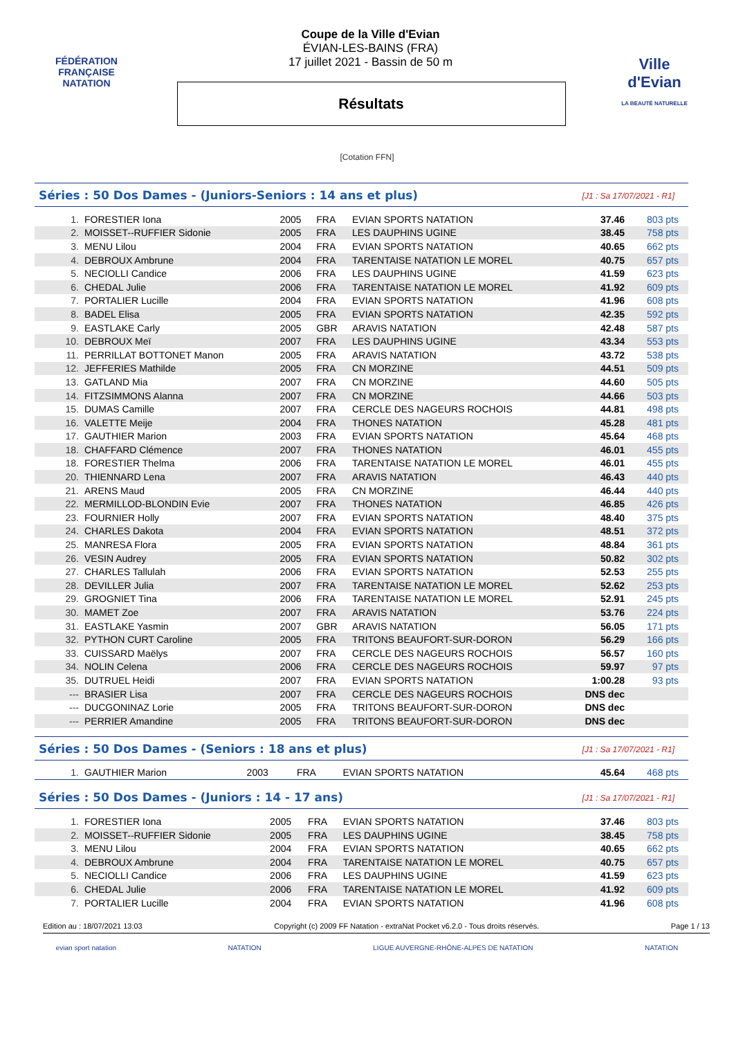FÉDÉRATION FRANÇAISE
NATATION
Coupe de la Ville d'Evian
ÉVIAN-LES-BAINS (FRA)
17 juillet 2021 - Bassin de 50 m
Résultats
Ville d'Evian
LA BEAUTÉ NATURELLE
[Cotation FFN]
Séries : 50 Dos Dames - (Juniors-Seniors : 14 ans et plus) [J1 : Sa 17/07/2021 - R1]
| 1. | FORESTIER Iona | 2005 | FRA | EVIAN SPORTS NATATION | 37.46 | 803 pts |
| 2. | MOISSET--RUFFIER Sidonie | 2005 | FRA | LES DAUPHINS UGINE | 38.45 | 758 pts |
| 3. | MENU Lilou | 2004 | FRA | EVIAN SPORTS NATATION | 40.65 | 662 pts |
| 4. | DEBROUX Ambrune | 2004 | FRA | TARENTAISE NATATION LE MOREL | 40.75 | 657 pts |
| 5. | NECIOLLI Candice | 2006 | FRA | LES DAUPHINS UGINE | 41.59 | 623 pts |
| 6. | CHEDAL Julie | 2006 | FRA | TARENTAISE NATATION LE MOREL | 41.92 | 609 pts |
| 7. | PORTALIER Lucille | 2004 | FRA | EVIAN SPORTS NATATION | 41.96 | 608 pts |
| 8. | BADEL Elisa | 2005 | FRA | EVIAN SPORTS NATATION | 42.35 | 592 pts |
| 9. | EASTLAKE Carly | 2005 | GBR | ARAVIS NATATION | 42.48 | 587 pts |
| 10. | DEBROUX Meï | 2007 | FRA | LES DAUPHINS UGINE | 43.34 | 553 pts |
| 11. | PERRILLAT BOTTONET Manon | 2005 | FRA | ARAVIS NATATION | 43.72 | 538 pts |
| 12. | JEFFERIES Mathilde | 2005 | FRA | CN MORZINE | 44.51 | 509 pts |
| 13. | GATLAND Mia | 2007 | FRA | CN MORZINE | 44.60 | 505 pts |
| 14. | FITZSIMMONS Alanna | 2007 | FRA | CN MORZINE | 44.66 | 503 pts |
| 15. | DUMAS Camille | 2007 | FRA | CERCLE DES NAGEURS ROCHOIS | 44.81 | 498 pts |
| 16. | VALETTE Meije | 2004 | FRA | THONES NATATION | 45.28 | 481 pts |
| 17. | GAUTHIER Marion | 2003 | FRA | EVIAN SPORTS NATATION | 45.64 | 468 pts |
| 18. | CHAFFARD Clémence | 2007 | FRA | THONES NATATION | 46.01 | 455 pts |
| 18. | FORESTIER Thelma | 2006 | FRA | TARENTAISE NATATION LE MOREL | 46.01 | 455 pts |
| 20. | THIENNARD Lena | 2007 | FRA | ARAVIS NATATION | 46.43 | 440 pts |
| 21. | ARENS Maud | 2005 | FRA | CN MORZINE | 46.44 | 440 pts |
| 22. | MERMILLOD-BLONDIN Evie | 2007 | FRA | THONES NATATION | 46.85 | 426 pts |
| 23. | FOURNIER Holly | 2007 | FRA | EVIAN SPORTS NATATION | 48.40 | 375 pts |
| 24. | CHARLES Dakota | 2004 | FRA | EVIAN SPORTS NATATION | 48.51 | 372 pts |
| 25. | MANRESA Flora | 2005 | FRA | EVIAN SPORTS NATATION | 48.84 | 361 pts |
| 26. | VESIN Audrey | 2005 | FRA | EVIAN SPORTS NATATION | 50.82 | 302 pts |
| 27. | CHARLES Tallulah | 2006 | FRA | EVIAN SPORTS NATATION | 52.53 | 255 pts |
| 28. | DEVILLER Julia | 2007 | FRA | TARENTAISE NATATION LE MOREL | 52.62 | 253 pts |
| 29. | GROGNIET Tina | 2006 | FRA | TARENTAISE NATATION LE MOREL | 52.91 | 245 pts |
| 30. | MAMET Zoe | 2007 | FRA | ARAVIS NATATION | 53.76 | 224 pts |
| 31. | EASTLAKE Yasmin | 2007 | GBR | ARAVIS NATATION | 56.05 | 171 pts |
| 32. | PYTHON CURT Caroline | 2005 | FRA | TRITONS BEAUFORT-SUR-DORON | 56.29 | 166 pts |
| 33. | CUISSARD Maëlys | 2007 | FRA | CERCLE DES NAGEURS ROCHOIS | 56.57 | 160 pts |
| 34. | NOLIN Celena | 2006 | FRA | CERCLE DES NAGEURS ROCHOIS | 59.97 | 97 pts |
| 35. | DUTRUEL Heidi | 2007 | FRA | EVIAN SPORTS NATATION | 1:00.28 | 93 pts |
| --- | BRASIER Lisa | 2007 | FRA | CERCLE DES NAGEURS ROCHOIS | DNS dec | |
| --- | DUCGONINAZ Lorie | 2005 | FRA | TRITONS BEAUFORT-SUR-DORON | DNS dec | |
| --- | PERRIER Amandine | 2005 | FRA | TRITONS BEAUFORT-SUR-DORON | DNS dec | |
Séries : 50 Dos Dames - (Seniors : 18 ans et plus) [J1 : Sa 17/07/2021 - R1]
| 1. | GAUTHIER Marion | 2003 | FRA | EVIAN SPORTS NATATION | 45.64 | 468 pts |
Séries : 50 Dos Dames - (Juniors : 14 - 17 ans) [J1 : Sa 17/07/2021 - R1]
| 1. | FORESTIER Iona | 2005 | FRA | EVIAN SPORTS NATATION | 37.46 | 803 pts |
| 2. | MOISSET--RUFFIER Sidonie | 2005 | FRA | LES DAUPHINS UGINE | 38.45 | 758 pts |
| 3. | MENU Lilou | 2004 | FRA | EVIAN SPORTS NATATION | 40.65 | 662 pts |
| 4. | DEBROUX Ambrune | 2004 | FRA | TARENTAISE NATATION LE MOREL | 40.75 | 657 pts |
| 5. | NECIOLLI Candice | 2006 | FRA | LES DAUPHINS UGINE | 41.59 | 623 pts |
| 6. | CHEDAL Julie | 2006 | FRA | TARENTAISE NATATION LE MOREL | 41.92 | 609 pts |
| 7. | PORTALIER Lucille | 2004 | FRA | EVIAN SPORTS NATATION | 41.96 | 608 pts |
Edition au : 18/07/2021 13:03 Copyright (c) 2009 FF Natation - extraNat Pocket v6.2.0 - Tous droits réservés. Page 1 / 13
evian sport natation NATATION LIGUE AUVERGNE-RHÔNE-ALPES DE NATATION NATATION